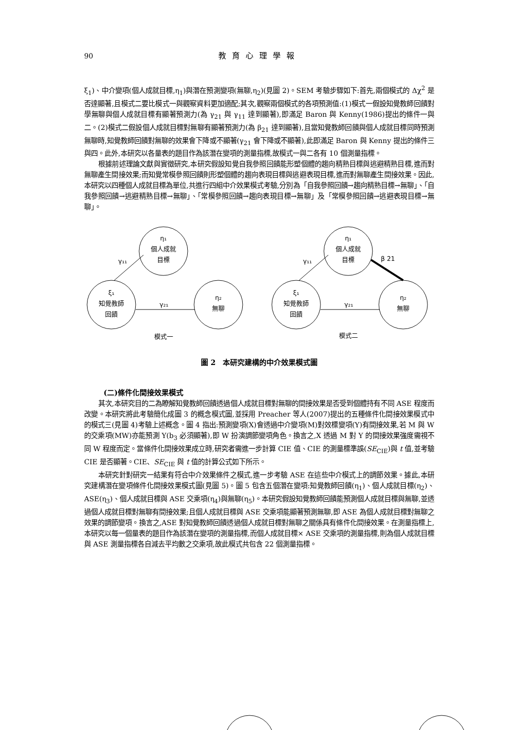90 教育心理學報
ξ<sub>1</sub>)、中介變項(個人成就目標,η<sub>1</sub>)與潛在預測變項(無聊,η<sub>2</sub>)(見圖 2)。SEM 考驗步驟如下:首先,兩個模式的 Δχ<sup>2</sup> 是否達顯著,且模式二要比模式一與觀察資料更加適配;其次,觀察兩個模式的各項預測值:(1)模式一假設知覺教師回饋對學無聊與個人成就目標有顯著預測力(為 γ<sub>21</sub> 與 γ<sub>11</sub> 達到顯著),即滿足 Baron 與 Kenny(1986)提出的條件一與二。(2)模式二假設個人成就目標對無聊有顯著預測力(為 β<sub>21</sub> 達到顯著),且當知覺教師回饋與個人成就目標同時預測無聊時,知覺教師回饋對無聊的效果會下降或不顯著(γ<sub>21</sub> 會下降或不顯著),此即滿足 Baron 與 Kenny 提出的條件三與四。此外,本研究以各量表的題目作為該潛在變項的測量指標,故模式一與二各有 10 個測量指標。
根據前述理論文獻與實徵研究,本研究假設知覺自我參照回饋能形塑個體的趨向精熟目標與逃避精熟目標,進而對無聊產生間接效果;而知覺常模參照回饋則形塑個體的趨向表現目標與逃避表現目標,進而對無聊產生間接效果。因此,本研究以四種個人成就目標為單位,共進行四組中介效果模式考驗,分別為「自我參照回饋→趨向精熟目標→無聊」、「自我參照回饋→逃避精熟目標→無聊」、「常模參照回饋→趨向表現目標→無聊」及「常模參照回饋→逃避表現目標→無聊」。
η₁
個人成就
目標
ξ₁
知覺教師
回饋
η₂
無聊
γ₁₁
γ₂₁
模式一
η₁
個人成就
目標
ξ₁
知覺教師
回饋
η₂
無聊
γ₁₁
γ₂₁
β 21
模式二
圖 2　本研究建構的中介效果模式圖
(二)條件化間接效果模式
其次,本研究目的二為瞭解知覺教師回饋透過個人成就目標對無聊的間接效果是否受到個體持有不同 ASE 程度而改變。本研究將此考驗簡化成圖 3 的概念模式圖,並採用 Preacher 等人(2007)提出的五種條件化間接效果模式中的模式三(見圖 4)考驗上述概念。圖 4 指出:預測變項(X)會透過中介變項(M)對效標變項(Y)有間接效果,若 M 與 W 的交乘項(MW)亦能預測 Y(b<sub>3</sub> 必須顯著),即 W 扮演調節變項角色。換言之,X 透過 M 對 Y 的間接效果強度需視不同 W 程度而定。當條件化間接效果成立時,研究者需進一步計算 CIE 值、CIE 的測量標準誤(SE<sub>CIE</sub>)與 t 值,並考驗 CIE 是否顯著。CIE、SE<sub>CIE</sub> 與 t 值的計算公式如下所示。
本研究針對研究一結果有符合中介效果條件之模式,進一步考驗 ASE 在這些中介模式上的調節效果。據此,本研究建構潛在變項條件化間接效果模式圖(見圖 5)。圖 5 包含五個潛在變項:知覺教師回饋(η<sub>1</sub>)、個人成就目標(η<sub>2</sub>)、ASE(η<sub>3</sub>)、個人成就目標與 ASE 交乘項(η<sub>4</sub>)與無聊(η<sub>5</sub>)。本研究假設知覺教師回饋能預測個人成就目標與無聊,並透過個人成就目標對無聊有間接效果;且個人成就目標與 ASE 交乘項能顯著預測無聊,即 ASE 為個人成就目標對無聊之效果的調節變項。換言之,ASE 對知覺教師回饋透過個人成就目標對無聊之關係具有條件化間接效果。在測量指標上,本研究以每一個量表的題目作為該潛在變項的測量指標,而個人成就目標× ASE 交乘項的測量指標,則為個人成就目標與 ASE 測量指標各自減去平均數之交乘項,故此模式共包含 22 個測量指標。